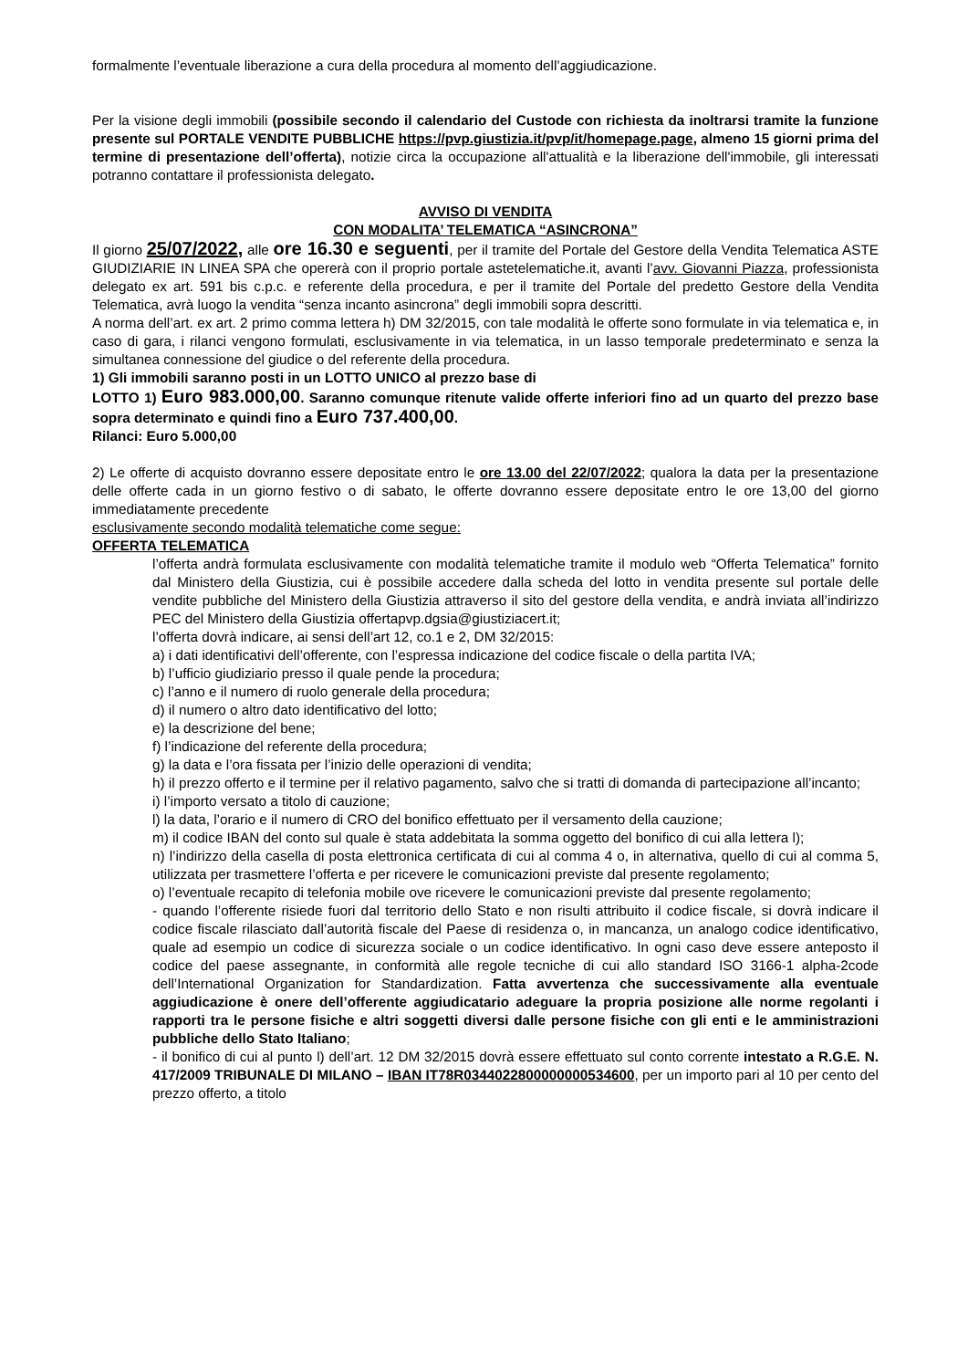formalmente l’eventuale liberazione a cura della procedura al momento dell’aggiudicazione.
Per la visione degli immobili (possibile secondo il calendario del Custode con richiesta da inoltrarsi tramite la funzione presente sul PORTALE VENDITE PUBBLICHE https://pvp.giustizia.it/pvp/it/homepage.page, almeno 15 giorni prima del termine di presentazione dell’offerta), notizie circa la occupazione all'attualità e la liberazione dell'immobile, gli interessati potranno contattare il professionista delegato.
AVVISO DI VENDITA
CON MODALITA’ TELEMATICA “ASINCRONA”
Il giorno 25/07/2022, alle ore 16.30 e seguenti, per il tramite del Portale del Gestore della Vendita Telematica ASTE GIUDIZIARIE IN LINEA SPA che opererà con il proprio portale astetelematiche.it, avanti l’avv. Giovanni Piazza, professionista delegato ex art. 591 bis c.p.c. e referente della procedura, e per il tramite del Portale del predetto Gestore della Vendita Telematica, avrà luogo la vendita “senza incanto asincrona” degli immobili sopra descritti.
A norma dell’art. ex art. 2 primo comma lettera h) DM 32/2015, con tale modalità le offerte sono formulate in via telematica e, in caso di gara, i rilanci vengono formulati, esclusivamente in via telematica, in un lasso temporale predeterminato e senza la simultanea connessione del giudice o del referente della procedura.
1) Gli immobili saranno posti in un LOTTO UNICO al prezzo base di
LOTTO 1) Euro 983.000,00. Saranno comunque ritenute valide offerte inferiori fino ad un quarto del prezzo base sopra determinato e quindi fino a Euro 737.400,00.
Rilanci: Euro 5.000,00
2) Le offerte di acquisto dovranno essere depositate entro le ore 13.00 del 22/07/2022; qualora la data per la presentazione delle offerte cada in un giorno festivo o di sabato, le offerte dovranno essere depositate entro le ore 13,00 del giorno immediatamente precedente
esclusivamente secondo modalità telematiche come segue:
OFFERTA TELEMATICA
l’offerta andrà formulata esclusivamente con modalità telematiche tramite il modulo web “Offerta Telematica” fornito dal Ministero della Giustizia, cui è possibile accedere dalla scheda del lotto in vendita presente sul portale delle vendite pubbliche del Ministero della Giustizia attraverso il sito del gestore della vendita, e andrà inviata all’indirizzo PEC del Ministero della Giustizia offertapvp.dgsia@giustiziacert.it;
l’offerta dovrà indicare, ai sensi dell’art 12, co.1 e 2, DM 32/2015:
a) i dati identificativi dell’offerente, con l’espressa indicazione del codice fiscale o della partita IVA;
b) l’ufficio giudiziario presso il quale pende la procedura;
c) l’anno e il numero di ruolo generale della procedura;
d) il numero o altro dato identificativo del lotto;
e) la descrizione del bene;
f) l’indicazione del referente della procedura;
g) la data e l’ora fissata per l’inizio delle operazioni di vendita;
h) il prezzo offerto e il termine per il relativo pagamento, salvo che si tratti di domanda di partecipazione all’incanto;
i) l’importo versato a titolo di cauzione;
l) la data, l’orario e il numero di CRO del bonifico effettuato per il versamento della cauzione;
m) il codice IBAN del conto sul quale è stata addebitata la somma oggetto del bonifico di cui alla lettera l);
n) l’indirizzo della casella di posta elettronica certificata di cui al comma 4 o, in alternativa, quello di cui al comma 5, utilizzata per trasmettere l’offerta e per ricevere le comunicazioni previste dal presente regolamento;
o) l’eventuale recapito di telefonia mobile ove ricevere le comunicazioni previste dal presente regolamento;
- quando l’offerente risiede fuori dal territorio dello Stato e non risulti attribuito il codice fiscale, si dovrà indicare il codice fiscale rilasciato dall’autorità fiscale del Paese di residenza o, in mancanza, un analogo codice identificativo, quale ad esempio un codice di sicurezza sociale o un codice identificativo. In ogni caso deve essere anteposto il codice del paese assegnante, in conformità alle regole tecniche di cui allo standard ISO 3166-1 alpha-2code dell’International Organization for Standardization. Fatta avvertenza che successivamente alla eventuale aggiudicazione è onere dell’offerente aggiudicatario adeguare la propria posizione alle norme regolanti i rapporti tra le persone fisiche e altri soggetti diversi dalle persone fisiche con gli enti e le amministrazioni pubbliche dello Stato Italiano;
- il bonifico di cui al punto l) dell’art. 12 DM 32/2015 dovrà essere effettuato sul conto corrente intestato a R.G.E. N. 417/2009 TRIBUNALE DI MILANO – IBAN IT78R0344022800000000534600, per un importo pari al 10 per cento del prezzo offerto, a titolo